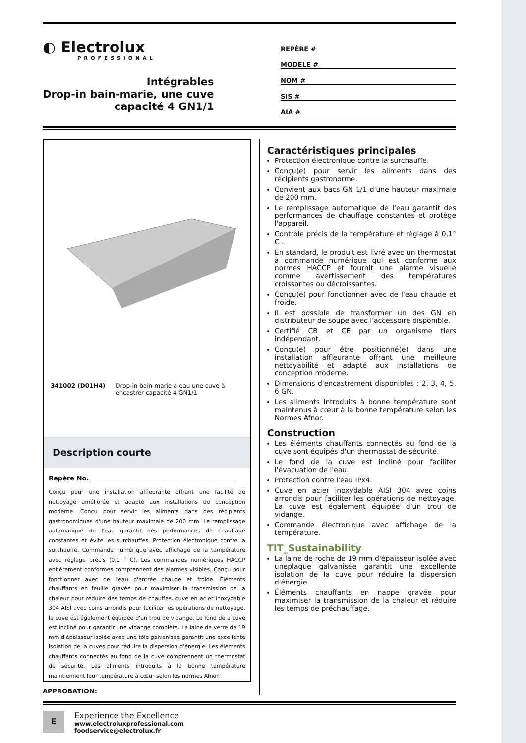◐ Electrolux
PROFESSIONAL
Intégrables
Drop-in bain-marie, une cuve
capacité 4 GN1/1
REPÈRE #
MODELE #
NOM #
SIS #
AIA #
341002 (D01H4) Drop-in bain-marie à eau une cuve à encastrer capacité 4 GN1/1.
Description courte
Repère No.
Conçu pour une installation affleurante offrant une facilité de nettoyage améliorée et adapté aux installations de conception moderne. Conçu pour servir les aliments dans des récipients gastronomiques d'une hauteur maximale de 200 mm. Le remplissage automatique de l'eau garantit des performances de chauffage constantes et évite les surchauffes. Protection électronique contre la surchauffe. Commande numérique avec affichage de la température avec réglage précis (0,1 ° C). Les commandes numériques HACCP entièrement conformes comprennent des alarmes visibles. Conçu pour fonctionner avec de l'eau d'entrée chaude et froide. Éléments chauffants en feuille gravée pour maximiser la transmission de la chaleur pour réduire des temps de chauffes. cuve en acier inoxydable 304 AISI avec coins arrondis pour faciliter les opérations de nettoyage. la cuve est également équipée d'un trou de vidange. Le fond de a cuve est incliné pour garantir une vidange complète. La laine de verre de 19 mm d'épaisseur isolée avec une tôle galvanisée garantit une excellente isolation de la cuves pour réduire la dispersion d'énergie. Les éléments chauffants connectés au fond de la cuve comprennent un thermostat de sécurité. Les aliments introduits à la bonne température maintiennent leur température à cœur selon les normes Afnor.
APPROBATION:
Caractéristiques principales
Protection électronique contre la surchauffe.
Conçu(e) pour servir les aliments dans des récipients gastronorme.
Convient aux bacs GN 1/1 d'une hauteur maximale de 200 mm.
Le remplissage automatique de l'eau garantit des performances de chauffage constantes et protège l'appareil.
Contrôle précis de la température et réglage à 0,1° C .
En standard, le produit est livré avec un thermostat à commande numérique qui est conforme aux normes HACCP et fournit une alarme visuelle comme avertissement des températures croissantes ou décroissantes.
Conçu(e) pour fonctionner avec de l'eau chaude et froide.
Il est possible de transformer un des GN en distributeur de soupe avec l'accessoire disponible.
Certifié CB et CE par un organisme tiers indépendant.
Conçu(e) pour être positionné(e) dans une installation affleurante offrant une meilleure nettoyabilité et adapté aux installations de conception moderne.
Dimensions d'encastrement disponibles : 2, 3, 4, 5, 6 GN.
Les aliments introduits à bonne température sont maintenus à cœur à la bonne température selon les Normes Afnor.
Construction
Les éléments chauffants connectés au fond de la cuve sont équipés d'un thermostat de sécurité.
Le fond de la cuve est incliné pour faciliter l'évacuation de l'eau.
Protection contre l'eau IPx4.
Cuve en acier inoxydable AISI 304 avec coins arrondis pour faciliter les opérations de nettoyage. La cuve est également équipée d'un trou de vidange.
Commande électronique avec affichage de la température.
TIT_Sustainability
La laine de roche de 19 mm d'épaisseur isolée avec uneplaque galvanisée garantit une excellente isolation de la cuve pour réduire la dispersion d'énergie.
Éléments chauffants en nappe gravée pour maximiser la transmission de la chaleur et réduire les temps de préchauffage.
E
Experience the Excellence
www.electroluxprofessional.com
foodservice@electrolux.fr